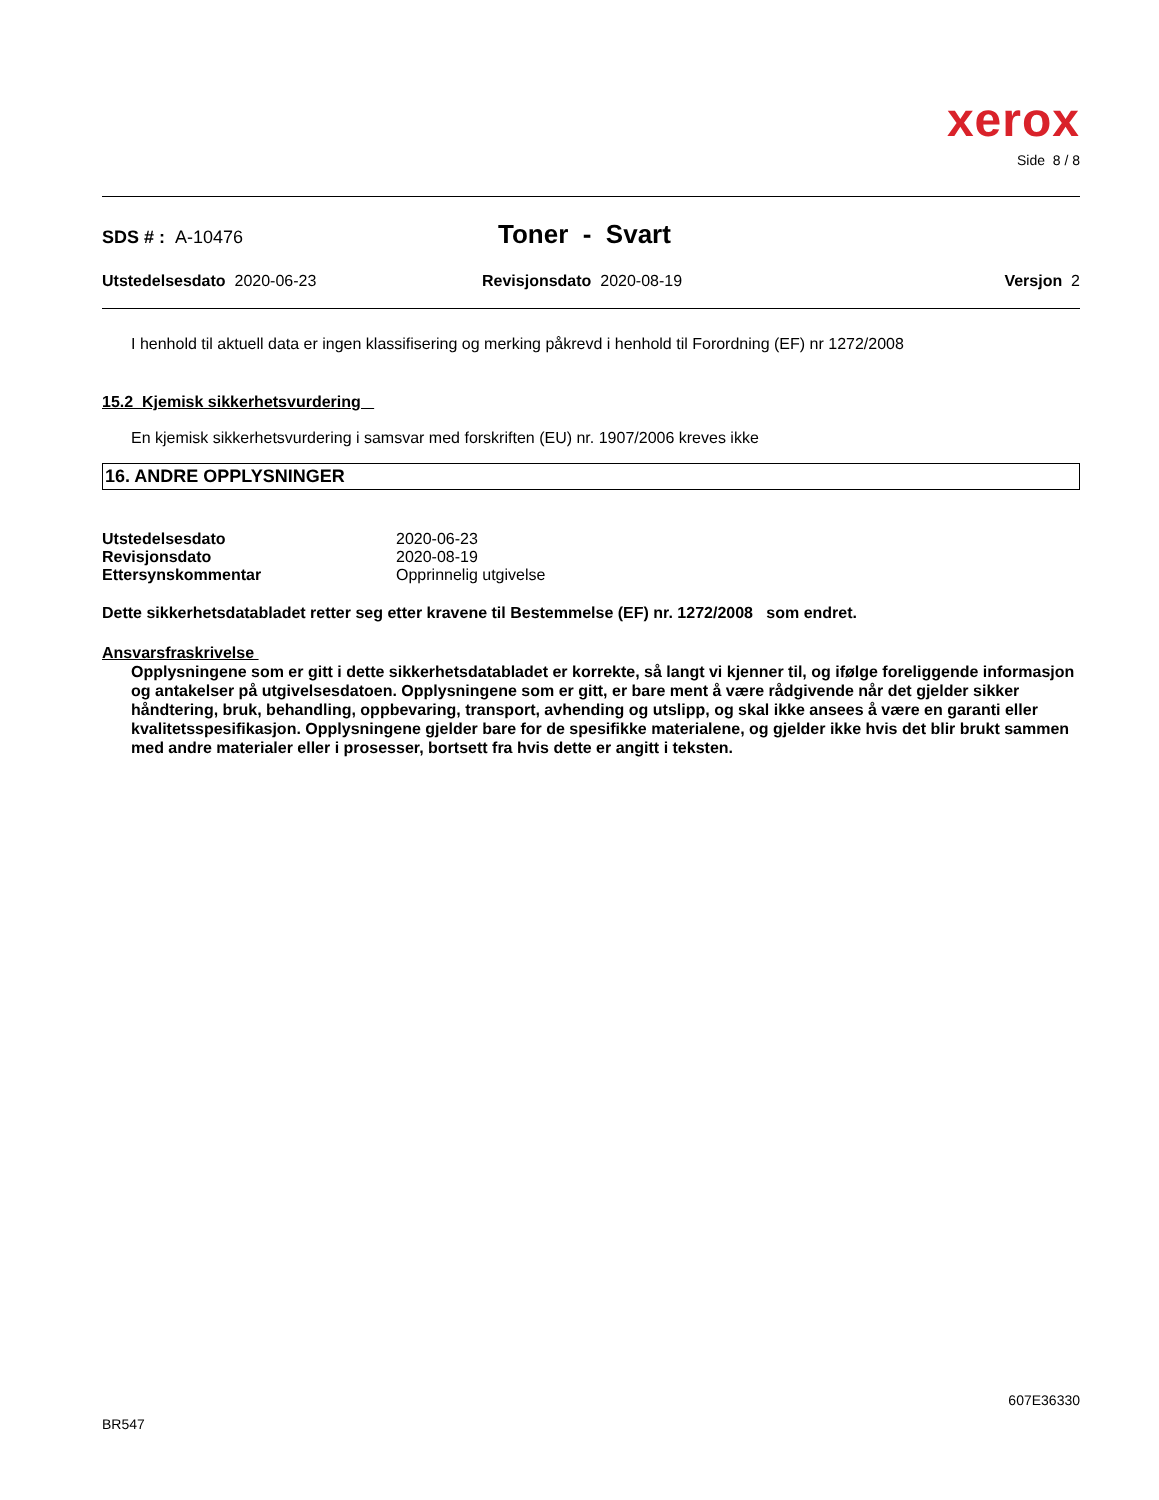xerox
Side 8 / 8
SDS # : A-10476
Toner - Svart
Utstedelsesdato 2020-06-23 Revisjonsdato 2020-08-19 Versjon 2
I henhold til aktuell data er ingen klassifisering og merking påkrevd i henhold til Forordning (EF) nr 1272/2008
15.2 Kjemisk sikkerhetsvurdering
En kjemisk sikkerhetsvurdering i samsvar med forskriften (EU) nr. 1907/2006 kreves ikke
16. ANDRE OPPLYSNINGER
| Utstedelsesdato | 2020-06-23 |
| Revisjonsdato | 2020-08-19 |
| Ettersynskommentar | Opprinnelig utgivelse |
Dette sikkerhetsdatabladet retter seg etter kravene til Bestemmelse (EF) nr. 1272/2008 som endret.
Ansvarsfraskrivelse
Opplysningene som er gitt i dette sikkerhetsdatabladet er korrekte, så langt vi kjenner til, og ifølge foreliggende informasjon og antakelser på utgivelsesdatoen. Opplysningene som er gitt, er bare ment å være rådgivende når det gjelder sikker håndtering, bruk, behandling, oppbevaring, transport, avhending og utslipp, og skal ikke ansees å være en garanti eller kvalitetsspesifikasjon. Opplysningene gjelder bare for de spesifikke materialene, og gjelder ikke hvis det blir brukt sammen med andre materialer eller i prosesser, bortsett fra hvis dette er angitt i teksten.
607E36330
BR547